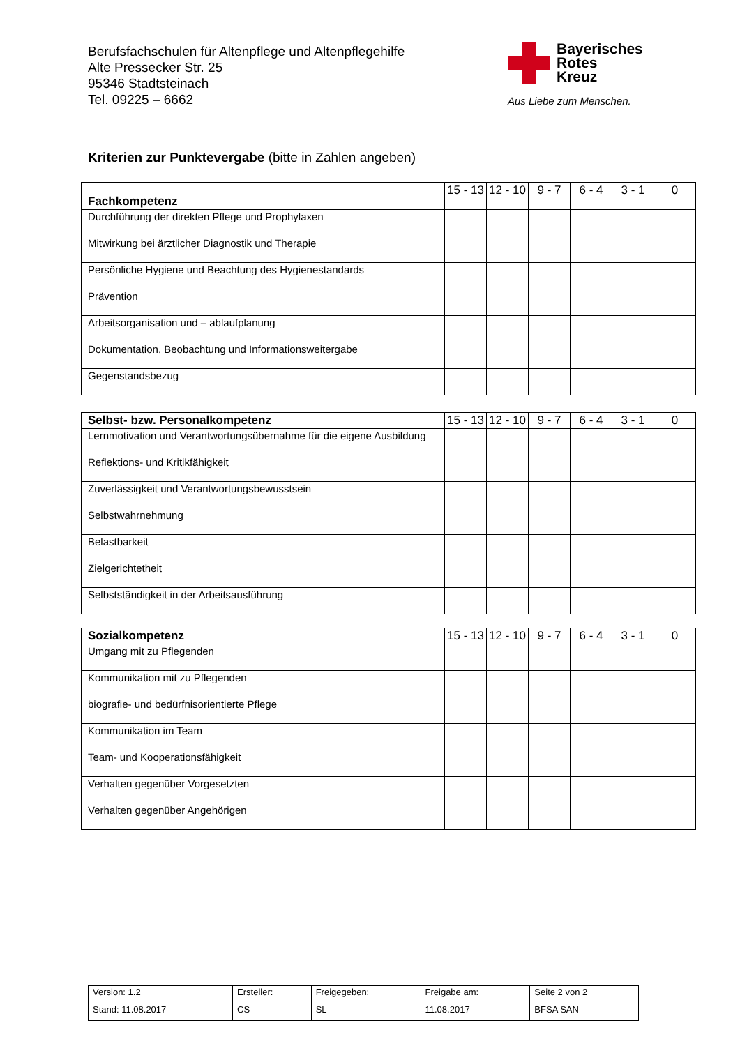Berufsfachschulen für Altenpflege und Altenpflegehilfe
Alte Pressecker Str. 25
95346 Stadtsteinach
Tel. 09225 – 6662
Bayerisches
Rotes
Kreuz
Aus Liebe zum Menschen.
Kriterien zur Punktevergabe (bitte in Zahlen angeben)
| Fachkompetenz | 15 - 13 | 12 - 10 | 9 - 7 | 6 - 4 | 3 - 1 | 0 |
| Durchführung der direkten Pflege und Prophylaxen | | | | | | |
| Mitwirkung bei ärztlicher Diagnostik und Therapie | | | | | | |
| Persönliche Hygiene und Beachtung des Hygienestandards | | | | | | |
| Prävention | | | | | | |
| Arbeitsorganisation und – ablaufplanung | | | | | | |
| Dokumentation, Beobachtung und Informationsweitergabe | | | | | | |
| Gegenstandsbezug | | | | | | |
| Selbst- bzw. Personalkompetenz | 15 - 13 | 12 - 10 | 9 - 7 | 6 - 4 | 3 - 1 | 0 |
| Lernmotivation und Verantwortungsübernahme für die eigene Ausbildung | | | | | | |
| Reflektions- und Kritikfähigkeit | | | | | | |
| Zuverlässigkeit und Verantwortungsbewusstsein | | | | | | |
| Selbstwahrnehmung | | | | | | |
| Belastbarkeit | | | | | | |
| Zielgerichtetheit | | | | | | |
| Selbstständigkeit in der Arbeitsausführung | | | | | | |
| Sozialkompetenz | 15 - 13 | 12 - 10 | 9 - 7 | 6 - 4 | 3 - 1 | 0 |
| Umgang mit zu Pflegenden | | | | | | |
| Kommunikation mit zu Pflegenden | | | | | | |
| biografie- und bedürfnisorientierte Pflege | | | | | | |
| Kommunikation im Team | | | | | | |
| Team- und Kooperationsfähigkeit | | | | | | |
| Verhalten gegenüber Vorgesetzten | | | | | | |
| Verhalten gegenüber Angehörigen | | | | | | |
| Version: 1.2 | Ersteller: | Freigegeben: | Freigabe am: | Seite 2 von 2 |
| Stand: 11.08.2017 | CS | SL | 11.08.2017 | BFSA SAN |